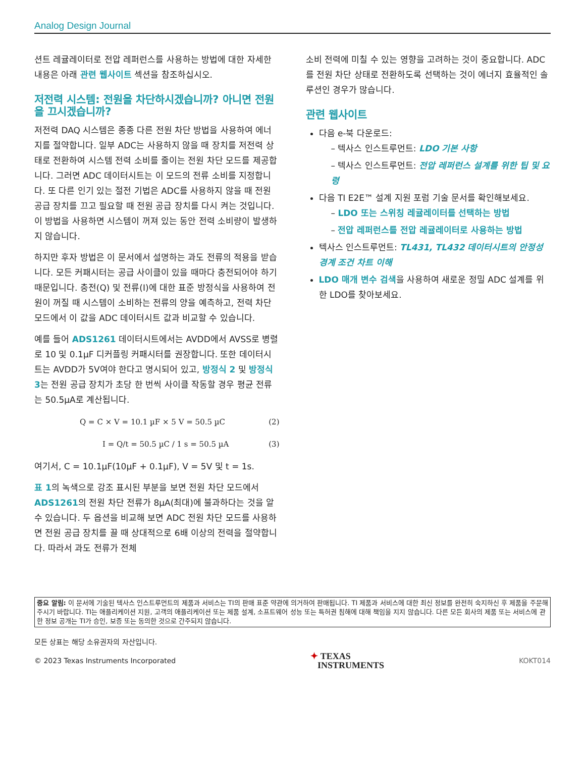Analog Design Journal
션트 레귤레이터로 전압 레퍼런스를 사용하는 방법에 대한 자세한 내용은 아래 관련 웹사이트 섹션을 참조하십시오.
저전력 시스템: 전원을 차단하시겠습니까? 아니면 전원을 끄시겠습니까?
저전력 DAQ 시스템은 종종 다른 전원 차단 방법을 사용하여 에너지를 절약합니다. 일부 ADC는 사용하지 않을 때 장치를 저전력 상태로 전환하여 시스템 전력 소비를 줄이는 전원 차단 모드를 제공합니다. 그러면 ADC 데이터시트는 이 모드의 전류 소비를 지정합니다. 또 다른 인기 있는 절전 기법은 ADC를 사용하지 않을 때 전원 공급 장치를 끄고 필요할 때 전원 공급 장치를 다시 켜는 것입니다. 이 방법을 사용하면 시스템이 꺼져 있는 동안 전력 소비량이 발생하지 않습니다.
하지만 후자 방법은 이 문서에서 설명하는 과도 전류의 적용을 받습니다. 모든 커패시터는 공급 사이클이 있을 때마다 충전되어야 하기 때문입니다. 충전(Q) 및 전류(I)에 대한 표준 방정식을 사용하여 전원이 꺼질 때 시스템이 소비하는 전류의 양을 예측하고, 전력 차단 모드에서 이 값을 ADC 데이터시트 값과 비교할 수 있습니다.
예를 들어 ADS1261 데이터시트에서는 AVDD에서 AVSS로 병렬로 10 및 0.1µF 디커플링 커패시터를 권장합니다. 또한 데이터시트는 AVDD가 5V여야 한다고 명시되어 있고, 방정식 2 및 방정식 3는 전원 공급 장치가 초당 한 번씩 사이클 작동할 경우 평균 전류는 50.5µA로 계산됩니다.
Q = C × V = 10.1 µF × 5 V = 50.5 µC (2)
I = Q/t = 50.5 µC / 1 s = 50.5 µA (3)
여기서, C = 10.1µF(10µF + 0.1µF), V = 5V 및 t = 1s.
표 1의 녹색으로 강조 표시된 부분을 보면 전원 차단 모드에서 ADS1261의 전원 차단 전류가 8µA(최대)에 불과하다는 것을 알 수 있습니다. 두 옵션을 비교해 보면 ADC 전원 차단 모드를 사용하면 전원 공급 장치를 끌 때 상대적으로 6배 이상의 전력을 절약합니다. 따라서 과도 전류가 전체
소비 전력에 미칠 수 있는 영향을 고려하는 것이 중요합니다. ADC를 전원 차단 상태로 전환하도록 선택하는 것이 에너지 효율적인 솔루션인 경우가 많습니다.
관련 웹사이트
다음 e-북 다운로드:
– 텍사스 인스트루먼트: LDO 기본 사항
– 텍사스 인스트루먼트: 전압 레퍼런스 설계를 위한 팁 및 요령
다음 TI E2E™ 설계 지원 포럼 기술 문서를 확인해보세요.
– LDO 또는 스위칭 레귤레이터를 선택하는 방법
– 전압 레퍼런스를 전압 레귤레이터로 사용하는 방법
텍사스 인스트루먼트: TL431, TL432 데이터시트의 안정성 경계 조건 차트 이해
LDO 매개 변수 검색을 사용하여 새로운 정밀 ADC 설계를 위한 LDO를 찾아보세요.
중요 알림: 이 문서에 기술된 텍사스 인스트루먼트의 제품과 서비스는 TI의 판매 표준 약관에 의거하여 판매됩니다. TI 제품과 서비스에 대한 최신 정보를 완전히 숙지하신 후 제품을 주문해 주시기 바랍니다. TI는 애플리케이션 지원, 고객의 애플리케이션 또는 제품 설계, 소프트웨어 성능 또는 특허권 침해에 대해 책임을 지지 않습니다. 다른 모든 회사의 제품 또는 서비스에 관한 정보 공개는 TI가 승인, 보증 또는 동의한 것으로 간주되지 않습니다.
모든 상표는 해당 소유권자의 자산입니다.
© 2023 Texas Instruments Incorporated ✦ TEXAS
INSTRUMENTS KOKT014